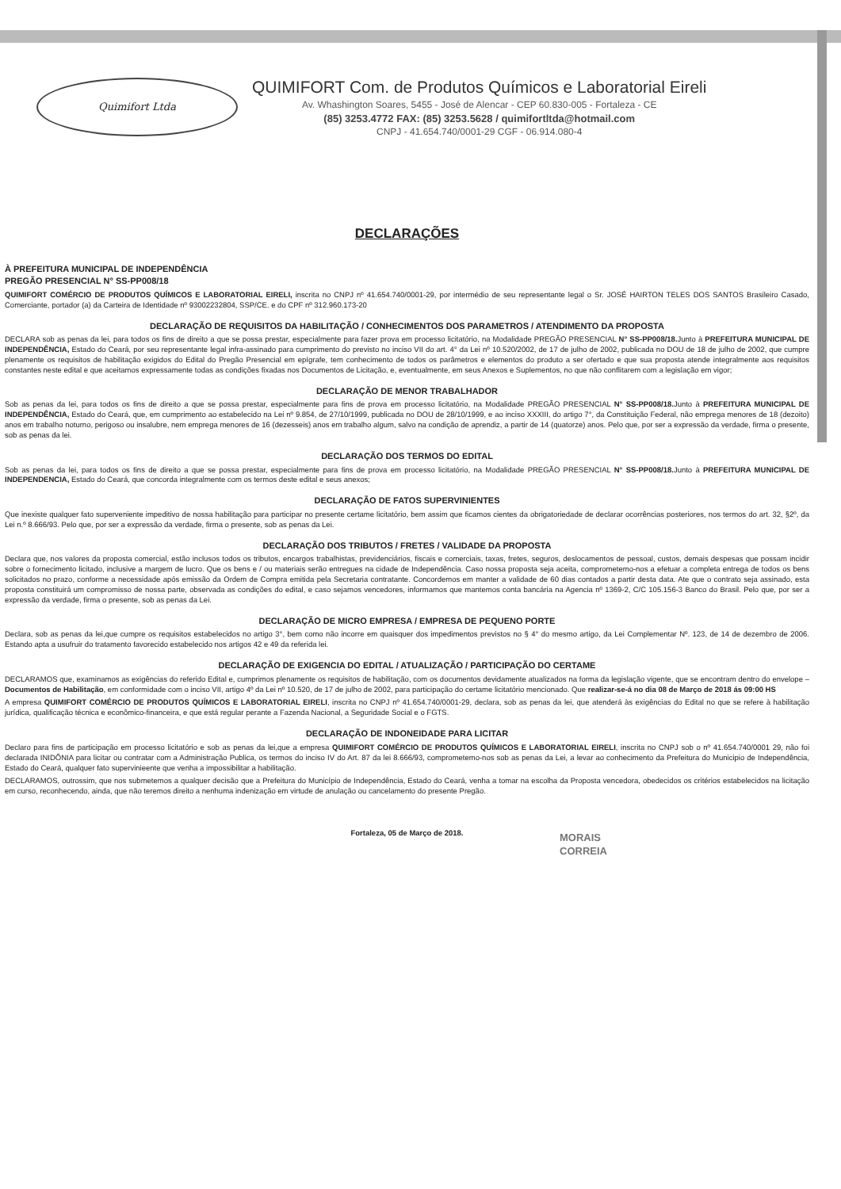Quimifort Ltda
QUIMIFORT Com. de Produtos Químicos e Laboratorial Eireli
Av. Whashington Soares, 5455 - José de Alencar - CEP 60.830-005 - Fortaleza - CE
(85) 3253.4772 FAX: (85) 3253.5628 / quimifortltda@hotmail.com
CNPJ - 41.654.740/0001-29 CGF - 06.914.080-4
DECLARAÇÕES
À PREFEITURA MUNICIPAL DE INDEPENDÊNCIA
PREGÃO PRESENCIAL N° SS-PP008/18
QUIMIFORT COMÉRCIO DE PRODUTOS QUÍMICOS E LABORATORIAL EIRELI, inscrita no CNPJ nº 41.654.740/0001-29, por intermédio de seu representante legal o Sr. JOSÉ HAIRTON TELES DOS SANTOS Brasileiro Casado, Comerciante, portador (a) da Carteira de Identidade nº 93002232804, SSP/CE. e do CPF nº 312.960.173-20
DECLARAÇÃO DE REQUISITOS DA HABILITAÇÃO / CONHECIMENTOS DOS PARAMETROS / ATENDIMENTO DA PROPOSTA
DECLARA sob as penas da lei, para todos os fins de direito a que se possa prestar, especialmente para fazer prova em processo licitatório, na Modalidade PREGÃO PRESENCIAL N° SS-PP008/18. Junto à PREFEITURA MUNICIPAL DE INDEPENDÊNCIA, Estado do Ceará, por seu representante legal infra-assinado para cumprimento do previsto no inciso VII do art. 4° da Lei nº 10.520/2002, de 17 de julho de 2002, publicada no DOU de 18 de julho de 2002, que cumpre plenamente os requisitos de habilitação exigidos do Edital do Pregão Presencial em epígrafe, tem conhecimento de todos os parâmetros e elementos do produto a ser ofertado e que sua proposta atende integralmente aos requisitos constantes neste edital e que aceitamos expressamente todas as condições fixadas nos Documentos de Licitação, e, eventualmente, em seus Anexos e Suplementos, no que não conflitarem com a legislação em vigor;
DECLARAÇÃO DE MENOR TRABALHADOR
Sob as penas da lei, para todos os fins de direito a que se possa prestar, especialmente para fins de prova em processo licitatório, na Modalidade PREGÃO PRESENCIAL N° SS-PP008/18. Junto à PREFEITURA MUNICIPAL DE INDEPENDÊNCIA, Estado do Ceará, que, em cumprimento ao estabelecido na Lei nº 9.854, de 27/10/1999, publicada no DOU de 28/10/1999, e ao inciso XXXIII, do artigo 7°, da Constituição Federal, não emprega menores de 18 (dezoito) anos em trabalho noturno, perigoso ou insalubre, nem emprega menores de 16 (dezesseis) anos em trabalho algum, salvo na condição de aprendiz, a partir de 14 (quatorze) anos. Pelo que, por ser a expressão da verdade, firma o presente, sob as penas da lei.
DECLARAÇÃO DOS TERMOS DO EDITAL
Sob as penas da lei, para todos os fins de direito a que se possa prestar, especialmente para fins de prova em processo licitatório, na Modalidade PREGÃO PRESENCIAL N° SS-PP008/18. Junto à PREFEITURA MUNICIPAL DE INDEPENDENCIA, Estado do Ceará, que concorda integralmente com os termos deste edital e seus anexos;
DECLARAÇÃO DE FATOS SUPERVINIENTES
Que inexiste qualquer fato superveniente impeditivo de nossa habilitação para participar no presente certame licitatório, bem assim que ficamos cientes da obrigatoriedade de declarar ocorrências posteriores, nos termos do art. 32, §2º, da Lei n.º 8.666/93. Pelo que, por ser a expressão da verdade, firma o presente, sob as penas da Lei.
DECLARAÇÃO DOS TRIBUTOS / FRETES / VALIDADE DA PROPOSTA
Declara que, nos valores da proposta comercial, estão inclusos todos os tributos, encargos trabalhistas, previdenciários, fiscais e comerciais, taxas, fretes, seguros, deslocamentos de pessoal, custos, demais despesas que possam incidir sobre o fornecimento licitado, inclusive a margem de lucro. Que os bens e / ou materiais serão entregues na cidade de Independência. Caso nossa proposta seja aceita, comprometemo-nos a efetuar a completa entrega de todos os bens solicitados no prazo, conforme a necessidade após emissão da Ordem de Compra emitida pela Secretaria contratante. Concordemos em manter a validade de 60 dias contados a partir desta data. Ate que o contrato seja assinado, esta proposta constituirá um compromisso de nossa parte, observada as condições do edital, e caso sejamos vencedores, informamos que mantemos conta bancária na Agencia nº 1369-2, C/C 105.156-3 Banco do Brasil. Pelo que, por ser a expressão da verdade, firma o presente, sob as penas da Lei.
DECLARAÇÃO DE MICRO EMPRESA / EMPRESA DE PEQUENO PORTE
Declara, sob as penas da lei,que cumpre os requisitos estabelecidos no artigo 3°, bem como não incorre em quaisquer dos impedimentos previstos no § 4° do mesmo artigo, da Lei Complementar Nº. 123, de 14 de dezembro de 2006. Estando apta a usufruir do tratamento favorecido estabelecido nos artigos 42 e 49 da referida lei.
DECLARAÇÃO DE EXIGENCIA DO EDITAL / ATUALIZAÇÃO / PARTICIPAÇÃO DO CERTAME
DECLARAMOS que, examinamos as exigências do referido Edital e, cumprimos plenamente os requisitos de habilitação, com os documentos devidamente atualizados na forma da legislação vigente, que se encontram dentro do envelope – Documentos de Habilitação, em conformidade com o inciso VII, artigo 4º da Lei nº 10.520, de 17 de julho de 2002, para participação do certame licitatório mencionado. Que realizar-se-á no dia 08 de Março de 2018 ás 09:00 HS
A empresa QUIMIFORT COMÉRCIO DE PRODUTOS QUÍMICOS E LABORATORIAL EIRELI, inscrita no CNPJ nº 41.654.740/0001-29, declara, sob as penas da lei, que atenderá às exigências do Edital no que se refere à habilitação jurídica, qualificação técnica e econômico-financeira, e que está regular perante a Fazenda Nacional, a Seguridade Social e o FGTS.
DECLARAÇÃO DE INDONEIDADE PARA LICITAR
Declaro para fins de participação em processo licitatório e sob as penas da lei,que a empresa QUIMIFORT COMÉRCIO DE PRODUTOS QUÍMICOS E LABORATORIAL EIRELI, inscrita no CNPJ sob o nº 41.654.740/0001 29, não foi declarada INIDÔNIA para licitar ou contratar com a Administração Publica, os termos do inciso IV do Art. 87 da lei 8.666/93, comprometemo-nos sob as penas da Lei, a levar ao conhecimento da Prefeitura do Municipio de Independência, Estado do Ceará, qualquer fato supervinieente que venha a impossibilitar a habilitação.
DECLARAMOS, outrossim, que nos submetemos a qualquer decisão que a Prefeitura do Município de Independência, Estado do Ceará, venha a tomar na escolha da Proposta vencedora, obedecidos os critérios estabelecidos na licitação em curso, reconhecendo, ainda, que não teremos direito a nenhuma indenização em virtude de anulação ou cancelamento do presente Pregão.
Fortaleza, 05 de Março de 2018.
MORAIS
CORREIA